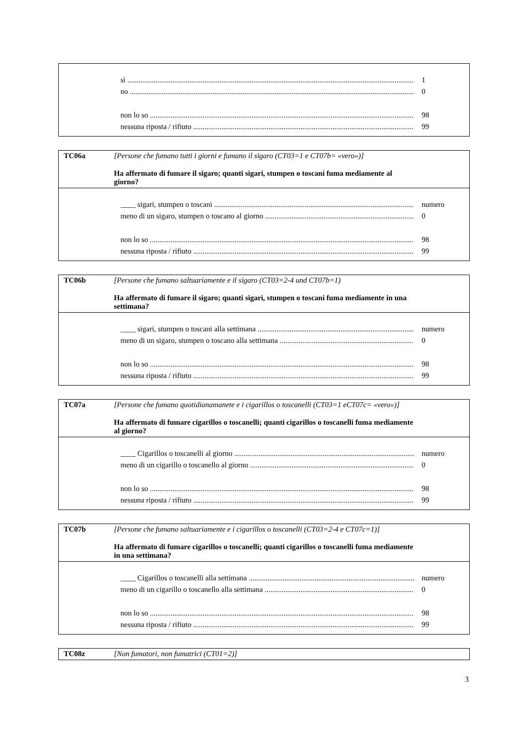sì 1
no 0
non lo so 98
nessuna riposta / rifiuto 99
TC06a [Persone che fumano tutti i giorni e fumano il sigaro (CT03=1 e CT07b= «vero»)]
Ha affermato di fumare il sigaro; quanti sigari, stumpen o toscani fuma mediamente al giorno?
____ sigari, stumpen o toscani numero
meno di un sigaro, stumpen o toscano al giorno 0
non lo so 98
nessuna riposta / rifiuto 99
TC06b [Persone che fumano saltuariamente e il sigaro (CT03=2-4 und CT07b=1)
Ha affermato di fumare il sigaro; quanti sigari, stumpen o toscani fuma mediamente in una settimana?
____ sigari, stumpen o toscani alla settimana numero
meno di un sigaro, stumpen o toscano alla settimana 0
non lo so 98
nessuna riposta / rifiuto 99
TC07a [Persone che fumano quotidianamanete e i cigarillos o toscanelli (CT03=1 eCT07c= «vero»)]
Ha affermato di fumare cigarillos o toscanelli; quanti cigarillos o toscanelli fuma mediamente al giorno?
____ Cigarillos o toscanelli al giorno numero
meno di un cigarillo o toscanello al giorno 0
non lo so 98
nessuna riposta / rifiuto 99
TC07b [Persone che fumano saltuariamente e i cigarillos o toscanelli (CT03=2-4 e CT07c=1)]
Ha affermato di fumare cigarillos o toscanelli; quanti cigarillos o toscanelli fuma mediamente in una settimana?
____ Cigarillos o toscanelli alla settimana numero
meno di un cigarillo o toscanello alla settimana 0
non lo so 98
nessuna riposta / rifiuto 99
TC08z [Non fumatori, non fumatrici (CT01=2)]
3